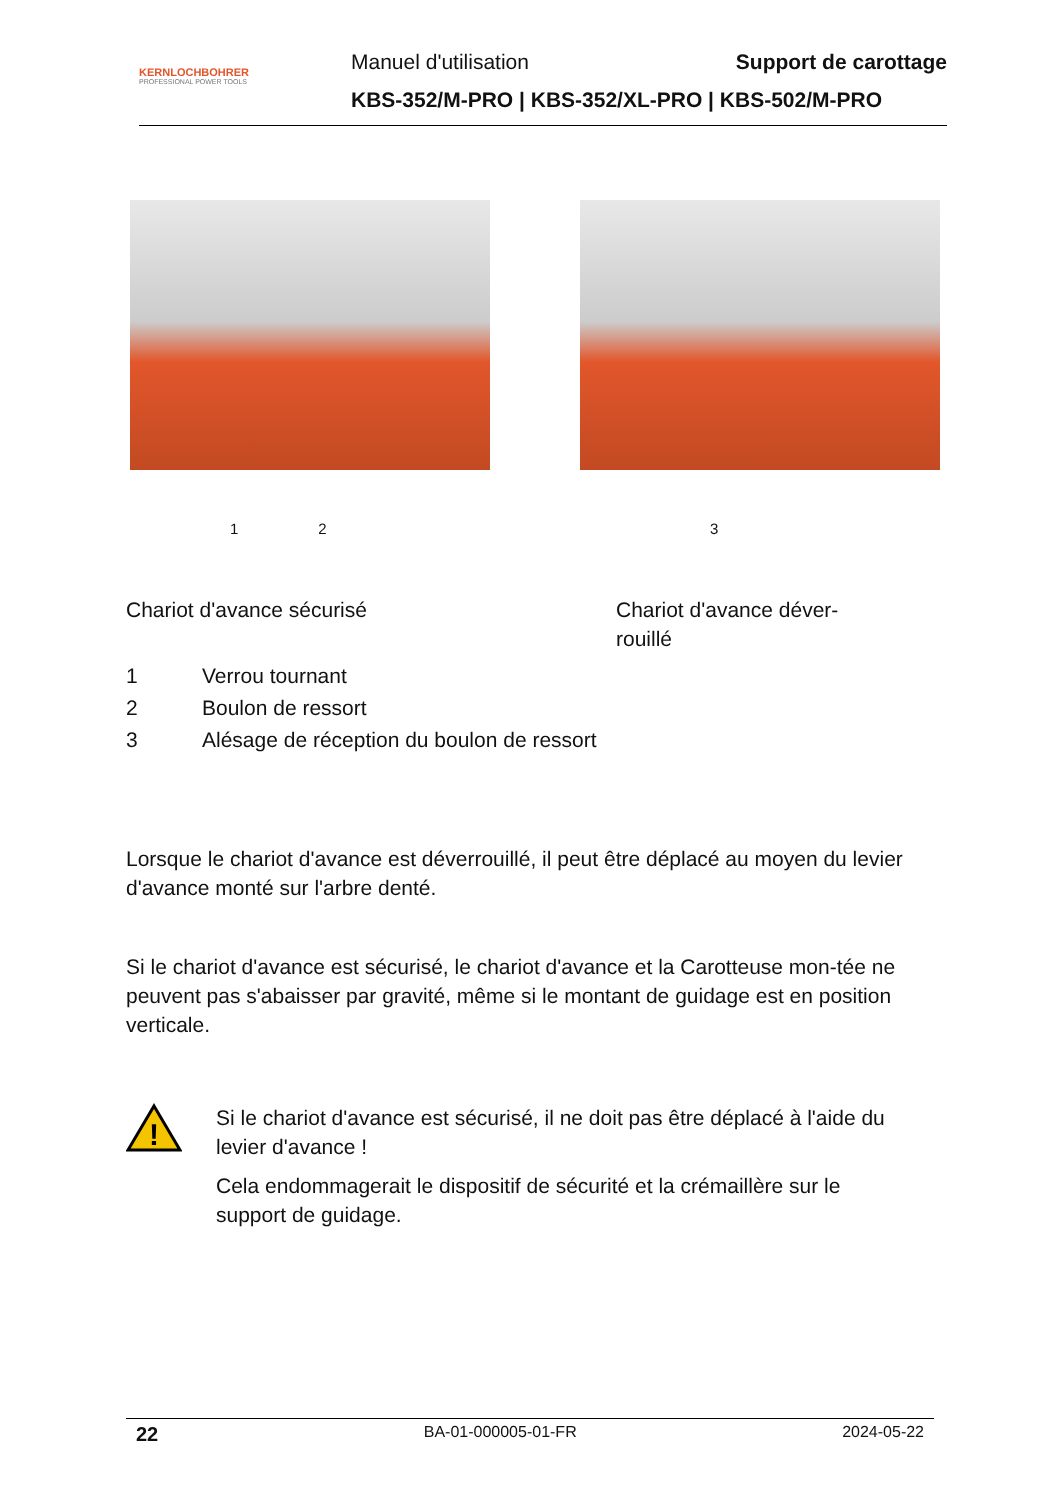KERNLOCHBOHRER
PROFESSIONAL POWER TOOLS
Manuel d'utilisation Support de carottage
KBS-352/M-PRO | KBS-352/XL-PRO | KBS-502/M-PRO
1 2 3
Chariot d'avance sécurisé Chariot d'avance déver-rouillé
1 Verrou tournant
2 Boulon de ressort
3 Alésage de réception du boulon de ressort
Lorsque le chariot d'avance est déverrouillé, il peut être déplacé au moyen du levier d'avance monté sur l'arbre denté.
Si le chariot d'avance est sécurisé, le chariot d'avance et la Carotteuse mon-tée ne peuvent pas s'abaisser par gravité, même si le montant de guidage est en position verticale.
!
Si le chariot d'avance est sécurisé, il ne doit pas être déplacé à l'aide du levier d'avance !
Cela endommagerait le dispositif de sécurité et la crémaillère sur le support de guidage.
22 BA-01-000005-01-FR 2024-05-22